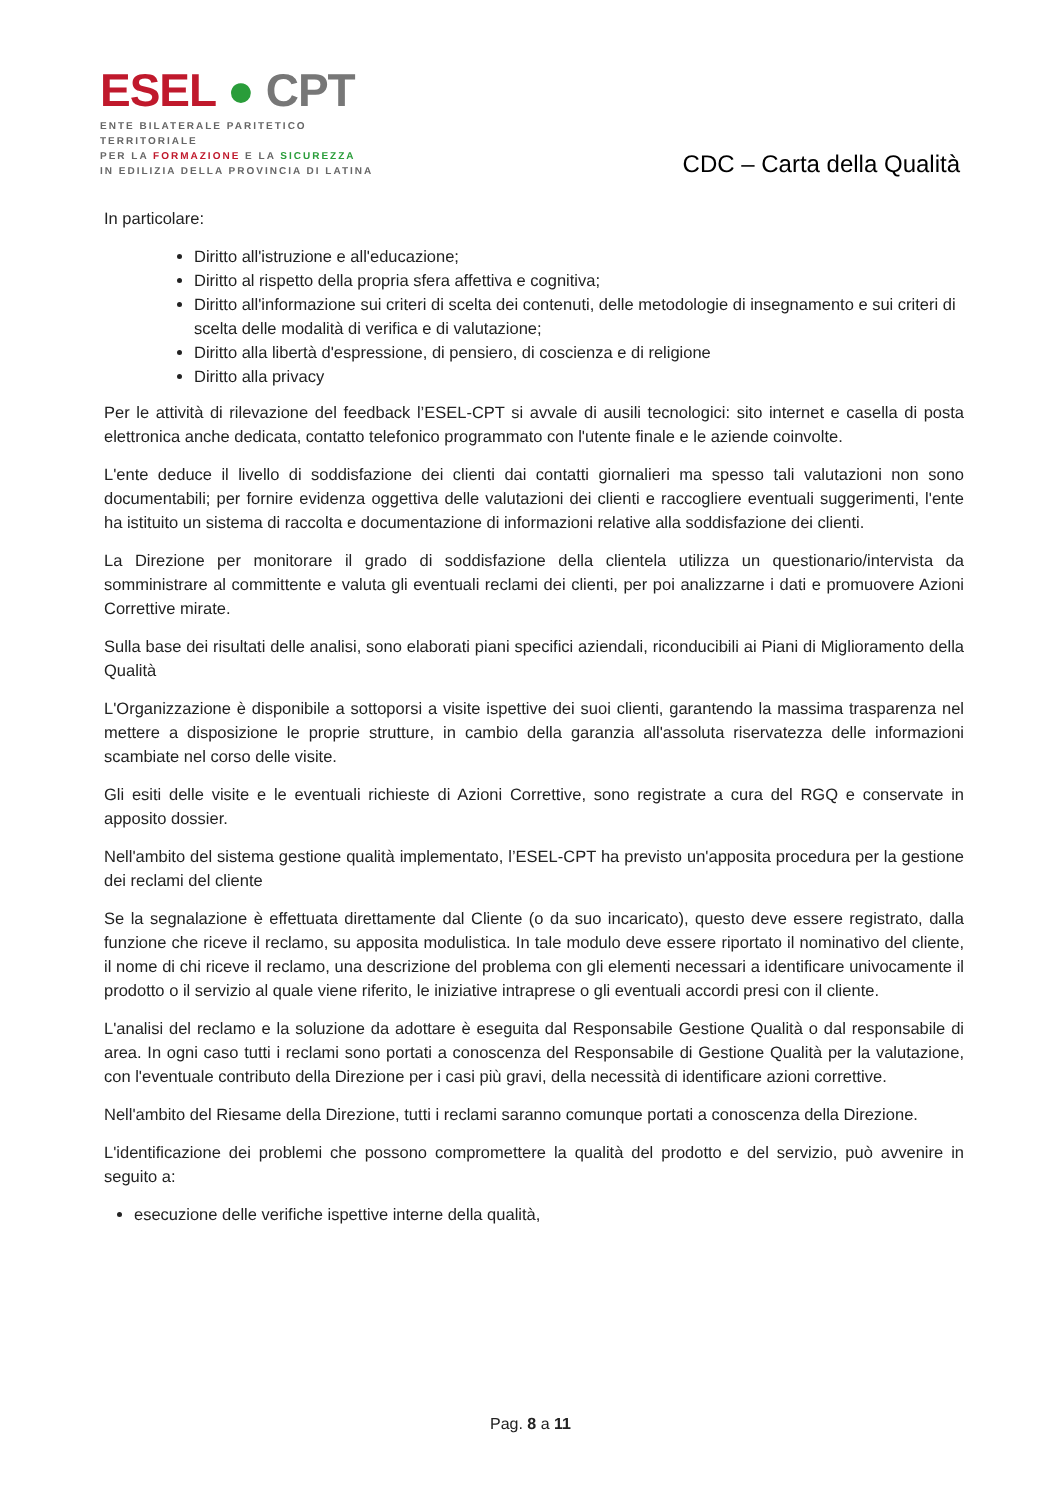ESEL ● CPT
ENTE BILATERALE PARITETICO TERRITORIALE
PER LA FORMAZIONE E LA SICUREZZA
IN EDILIZIA DELLA PROVINCIA DI LATINA
CDC – Carta della Qualità
In particolare:
Diritto all'istruzione e all'educazione;
Diritto al rispetto della propria sfera affettiva e cognitiva;
Diritto all'informazione sui criteri di scelta dei contenuti, delle metodologie di insegnamento e sui criteri di scelta delle modalità di verifica e di valutazione;
Diritto alla libertà d'espressione, di pensiero, di coscienza e di religione
Diritto alla privacy
Per le attività di rilevazione del feedback l’ESEL-CPT si avvale di ausili tecnologici: sito internet e casella di posta elettronica anche dedicata, contatto telefonico programmato con l'utente finale e le aziende coinvolte.
L'ente deduce il livello di soddisfazione dei clienti dai contatti giornalieri ma spesso tali valutazioni non sono documentabili; per fornire evidenza oggettiva delle valutazioni dei clienti e raccogliere eventuali suggerimenti, l'ente ha istituito un sistema di raccolta e documentazione di informazioni relative alla soddisfazione dei clienti.
La Direzione per monitorare il grado di soddisfazione della clientela utilizza un questionario/intervista da somministrare al committente e valuta gli eventuali reclami dei clienti, per poi analizzarne i dati e promuovere Azioni Correttive mirate.
Sulla base dei risultati delle analisi, sono elaborati piani specifici aziendali, riconducibili ai Piani di Miglioramento della Qualità
L'Organizzazione è disponibile a sottoporsi a visite ispettive dei suoi clienti, garantendo la massima trasparenza nel mettere a disposizione le proprie strutture, in cambio della garanzia all'assoluta riservatezza delle informazioni scambiate nel corso delle visite.
Gli esiti delle visite e le eventuali richieste di Azioni Correttive, sono registrate a cura del RGQ e conservate in apposito dossier.
Nell'ambito del sistema gestione qualità implementato, l’ESEL-CPT ha previsto un'apposita procedura per la gestione dei reclami del cliente
Se la segnalazione è effettuata direttamente dal Cliente (o da suo incaricato), questo deve essere registrato, dalla funzione che riceve il reclamo, su apposita modulistica. In tale modulo deve essere riportato il nominativo del cliente, il nome di chi riceve il reclamo, una descrizione del problema con gli elementi necessari a identificare univocamente il prodotto o il servizio al quale viene riferito, le iniziative intraprese o gli eventuali accordi presi con il cliente.
L'analisi del reclamo e la soluzione da adottare è eseguita dal Responsabile Gestione Qualità o dal responsabile di area. In ogni caso tutti i reclami sono portati a conoscenza del Responsabile di Gestione Qualità per la valutazione, con l'eventuale contributo della Direzione per i casi più gravi, della necessità di identificare azioni correttive.
Nell'ambito del Riesame della Direzione, tutti i reclami saranno comunque portati a conoscenza della Direzione.
L'identificazione dei problemi che possono compromettere la qualità del prodotto e del servizio, può avvenire in seguito a:
esecuzione delle verifiche ispettive interne della qualità,
Pag. 8 a 11